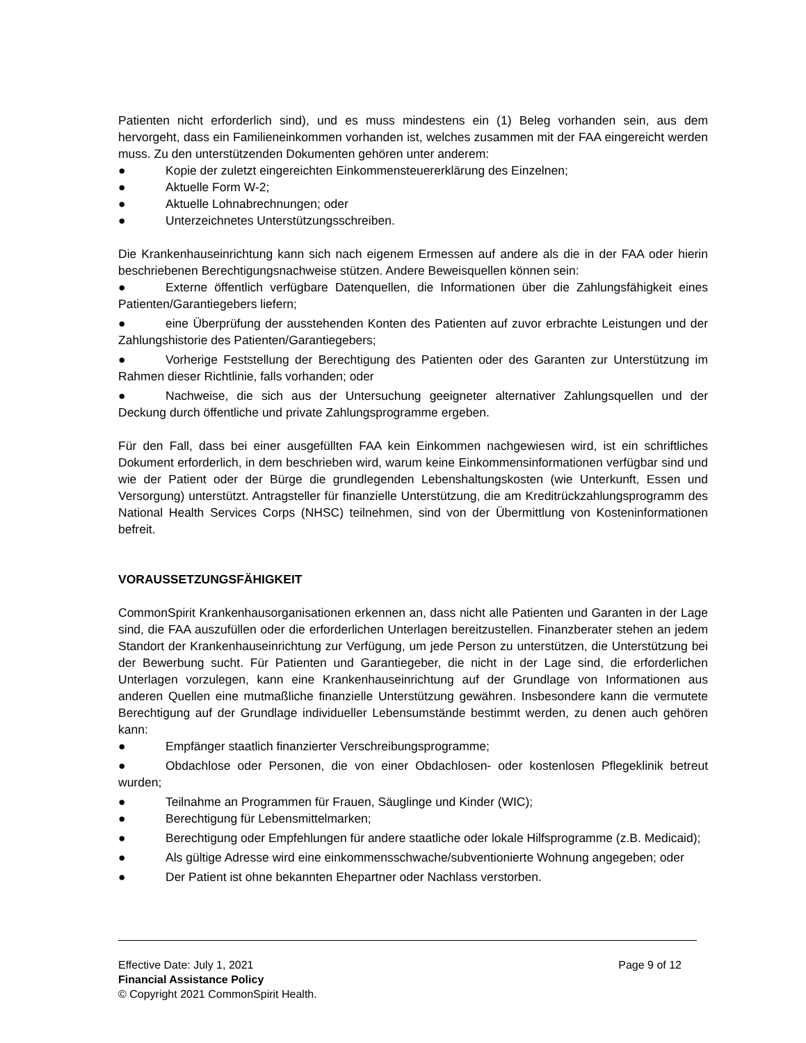Patienten nicht erforderlich sind), und es muss mindestens ein (1) Beleg vorhanden sein, aus dem hervorgeht, dass ein Familieneinkommen vorhanden ist, welches zusammen mit der FAA eingereicht werden muss. Zu den unterstützenden Dokumenten gehören unter anderem:
● Kopie der zuletzt eingereichten Einkommensteuererklärung des Einzelnen;
● Aktuelle Form W-2;
● Aktuelle Lohnabrechnungen; oder
● Unterzeichnetes Unterstützungsschreiben.
Die Krankenhauseinrichtung kann sich nach eigenem Ermessen auf andere als die in der FAA oder hierin beschriebenen Berechtigungsnachweise stützen. Andere Beweisquellen können sein:
● Externe öffentlich verfügbare Datenquellen, die Informationen über die Zahlungsfähigkeit eines Patienten/Garantiegebers liefern;
● eine Überprüfung der ausstehenden Konten des Patienten auf zuvor erbrachte Leistungen und der Zahlungshistorie des Patienten/Garantiegebers;
● Vorherige Feststellung der Berechtigung des Patienten oder des Garanten zur Unterstützung im Rahmen dieser Richtlinie, falls vorhanden; oder
● Nachweise, die sich aus der Untersuchung geeigneter alternativer Zahlungsquellen und der Deckung durch öffentliche und private Zahlungsprogramme ergeben.
Für den Fall, dass bei einer ausgefüllten FAA kein Einkommen nachgewiesen wird, ist ein schriftliches Dokument erforderlich, in dem beschrieben wird, warum keine Einkommensinformationen verfügbar sind und wie der Patient oder der Bürge die grundlegenden Lebenshaltungskosten (wie Unterkunft, Essen und Versorgung) unterstützt. Antragsteller für finanzielle Unterstützung, die am Kreditrückzahlungsprogramm des National Health Services Corps (NHSC) teilnehmen, sind von der Übermittlung von Kosteninformationen befreit.
VORAUSSETZUNGSFÄHIGKEIT
CommonSpirit Krankenhausorganisationen erkennen an, dass nicht alle Patienten und Garanten in der Lage sind, die FAA auszufüllen oder die erforderlichen Unterlagen bereitzustellen. Finanzberater stehen an jedem Standort der Krankenhauseinrichtung zur Verfügung, um jede Person zu unterstützen, die Unterstützung bei der Bewerbung sucht. Für Patienten und Garantiegeber, die nicht in der Lage sind, die erforderlichen Unterlagen vorzulegen, kann eine Krankenhauseinrichtung auf der Grundlage von Informationen aus anderen Quellen eine mutmaßliche finanzielle Unterstützung gewähren. Insbesondere kann die vermutete Berechtigung auf der Grundlage individueller Lebensumstände bestimmt werden, zu denen auch gehören kann:
● Empfänger staatlich finanzierter Verschreibungsprogramme;
● Obdachlose oder Personen, die von einer Obdachlosen- oder kostenlosen Pflegeklinik betreut wurden;
● Teilnahme an Programmen für Frauen, Säuglinge und Kinder (WIC);
● Berechtigung für Lebensmittelmarken;
● Berechtigung oder Empfehlungen für andere staatliche oder lokale Hilfsprogramme (z.B. Medicaid);
● Als gültige Adresse wird eine einkommensschwache/subventionierte Wohnung angegeben; oder
● Der Patient ist ohne bekannten Ehepartner oder Nachlass verstorben.
Effective Date: July 1, 2021 Page 9 of 12
Financial Assistance Policy
© Copyright 2021 CommonSpirit Health.